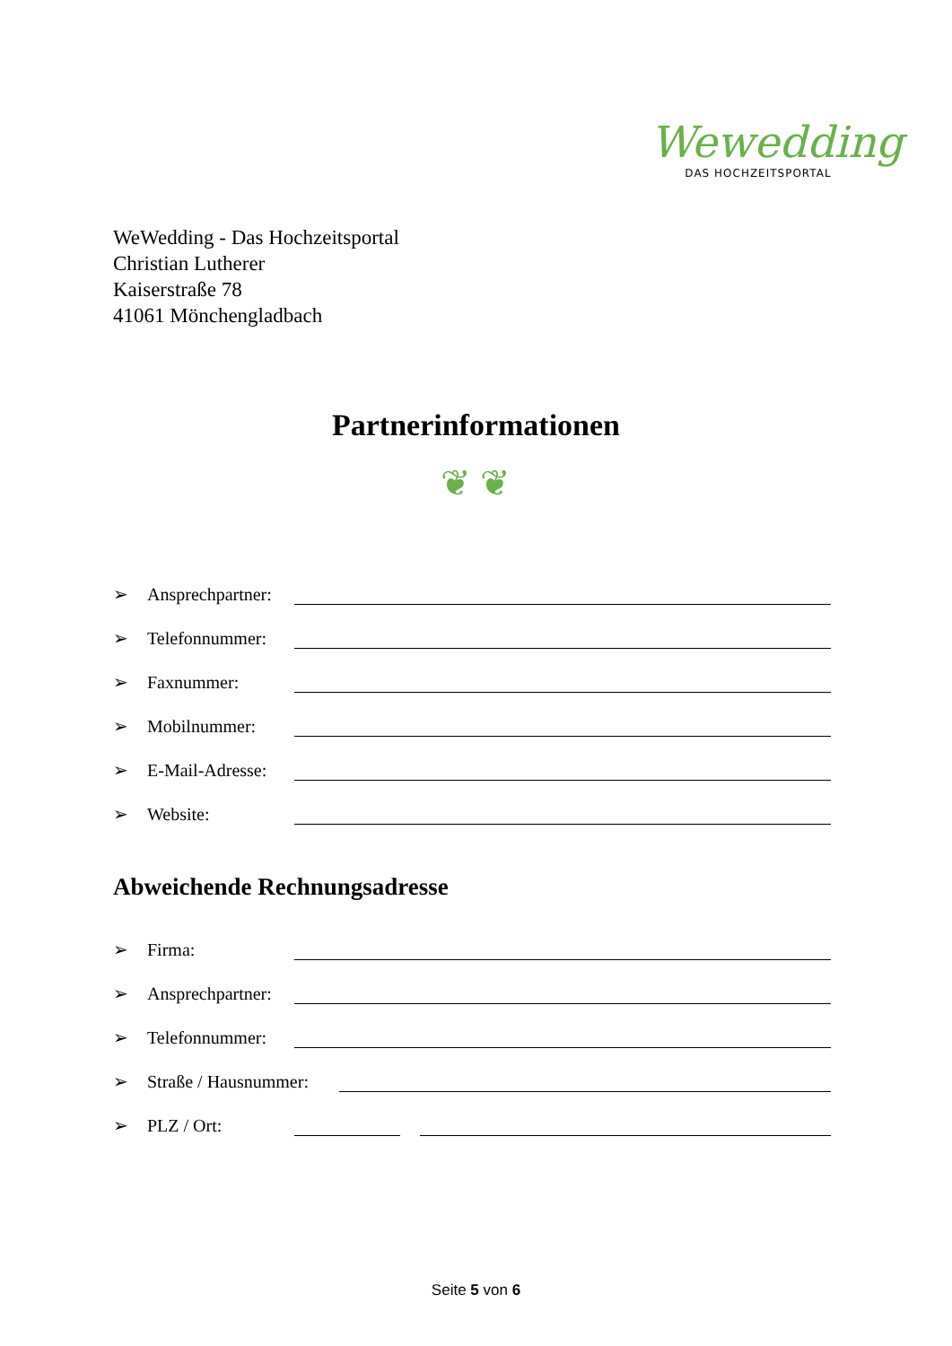Wewedding
DAS HOCHZEITSPORTAL
WeWedding - Das Hochzeitsportal
Christian Lutherer
Kaiserstraße 78
41061 Mönchengladbach
Partnerinformationen
❦ ❦
➢ Ansprechpartner:
➢ Telefonnummer:
➢ Faxnummer:
➢ Mobilnummer:
➢ E-Mail-Adresse:
➢ Website:
Abweichende Rechnungsadresse
➢ Firma:
➢ Ansprechpartner:
➢ Telefonnummer:
➢ Straße / Hausnummer:
➢ PLZ / Ort:
Seite 5 von 6